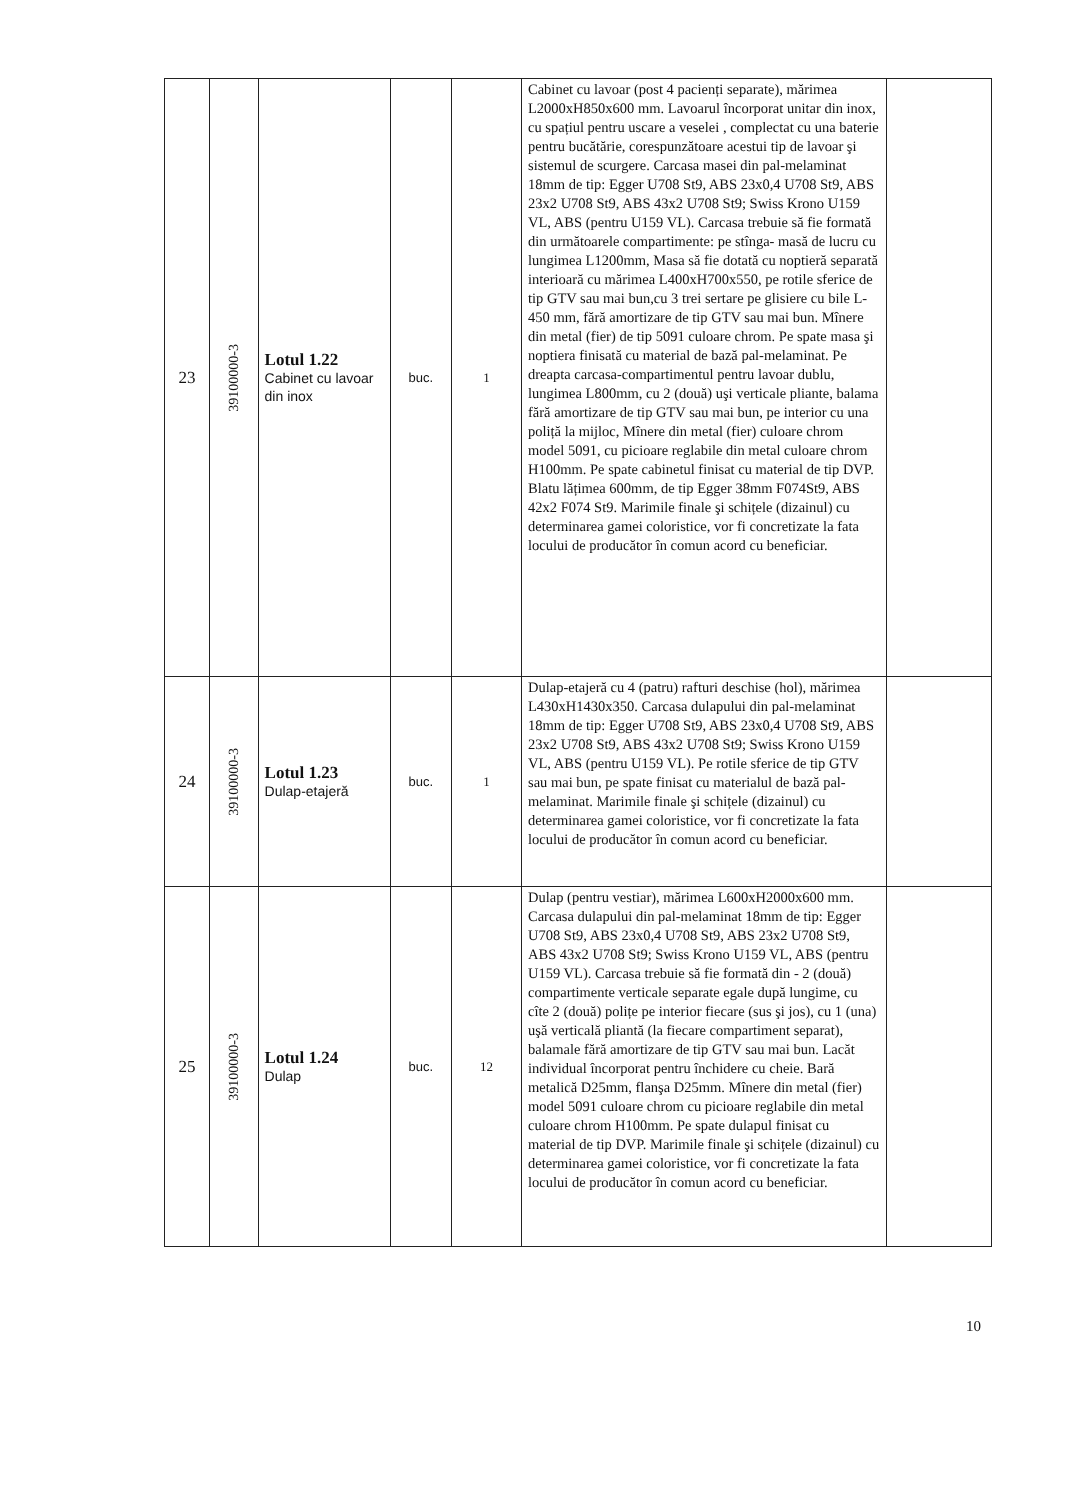| 23 | 39100000-3 | Lotul 1.22 Cabinet cu lavoar din inox | buc. | 1 | Cabinet cu lavoar (post 4 pacienți separate), mărimea L2000xH850x600 mm. Lavoarul încorporat unitar din inox, cu spațiul pentru uscare a veselei , complectat cu una baterie pentru bucătărie, corespunzătoare acestui tip de lavoar şi sistemul de scurgere. Carcasa masei din pal-melaminat 18mm de tip: Egger U708 St9, ABS 23x0,4 U708 St9, ABS 23x2 U708 St9, ABS 43x2 U708 St9; Swiss Krono U159 VL, ABS (pentru U159 VL). Carcasa trebuie să fie formată din următoarele compartimente: pe stînga- masă de lucru cu lungimea L1200mm, Masa să fie dotată cu noptieră separată interioară cu mărimea L400xH700x550, pe rotile sferice de tip GTV sau mai bun,cu 3 trei sertare pe glisiere cu bile L-450 mm, fără amortizare de tip GTV sau mai bun. Mînere din metal (fier) de tip 5091 culoare chrom. Pe spate masa şi noptiera finisată cu material de bază pal-melaminat. Pe dreapta carcasa-compartimentul pentru lavoar dublu, lungimea L800mm, cu 2 (două) uşi verticale pliante, balama fără amortizare de tip GTV sau mai bun, pe interior cu una poliță la mijloc, Mînere din metal (fier) culoare chrom model 5091, cu picioare reglabile din metal culoare chrom H100mm. Pe spate cabinetul finisat cu material de tip DVP. Blatu lățimea 600mm, de tip Egger 38mm F074St9, ABS 42x2 F074 St9. Marimile finale şi schițele (dizainul) cu determinarea gamei coloristice, vor fi concretizate la fata locului de producător în comun acord cu beneficiar. | |
| 24 | 39100000-3 | Lotul 1.23 Dulap-etajeră | buc. | 1 | Dulap-etajeră cu 4 (patru) rafturi deschise (hol), mărimea L430xH1430x350. Carcasa dulapului din pal-melaminat 18mm de tip: Egger U708 St9, ABS 23x0,4 U708 St9, ABS 23x2 U708 St9, ABS 43x2 U708 St9; Swiss Krono U159 VL, ABS (pentru U159 VL). Pe rotile sferice de tip GTV sau mai bun, pe spate finisat cu materialul de bază pal-melaminat. Marimile finale şi schițele (dizainul) cu determinarea gamei coloristice, vor fi concretizate la fata locului de producător în comun acord cu beneficiar. | |
| 25 | 39100000-3 | Lotul 1.24 Dulap | buc. | 12 | Dulap (pentru vestiar), mărimea L600xH2000x600 mm. Carcasa dulapului din pal-melaminat 18mm de tip: Egger U708 St9, ABS 23x0,4 U708 St9, ABS 23x2 U708 St9, ABS 43x2 U708 St9; Swiss Krono U159 VL, ABS (pentru U159 VL). Carcasa trebuie să fie formată din - 2 (două) compartimente verticale separate egale după lungime, cu cîte 2 (două) polițe pe interior fiecare (sus şi jos), cu 1 (una) uşă verticală pliantă (la fiecare compartiment separat), balamale fără amortizare de tip GTV sau mai bun. Lacăt individual încorporat pentru închidere cu cheie. Bară metalică D25mm, flanşa D25mm. Mînere din metal (fier) model 5091 culoare chrom cu picioare reglabile din metal culoare chrom H100mm. Pe spate dulapul finisat cu material de tip DVP. Marimile finale şi schițele (dizainul) cu determinarea gamei coloristice, vor fi concretizate la fata locului de producător în comun acord cu beneficiar. | |
10